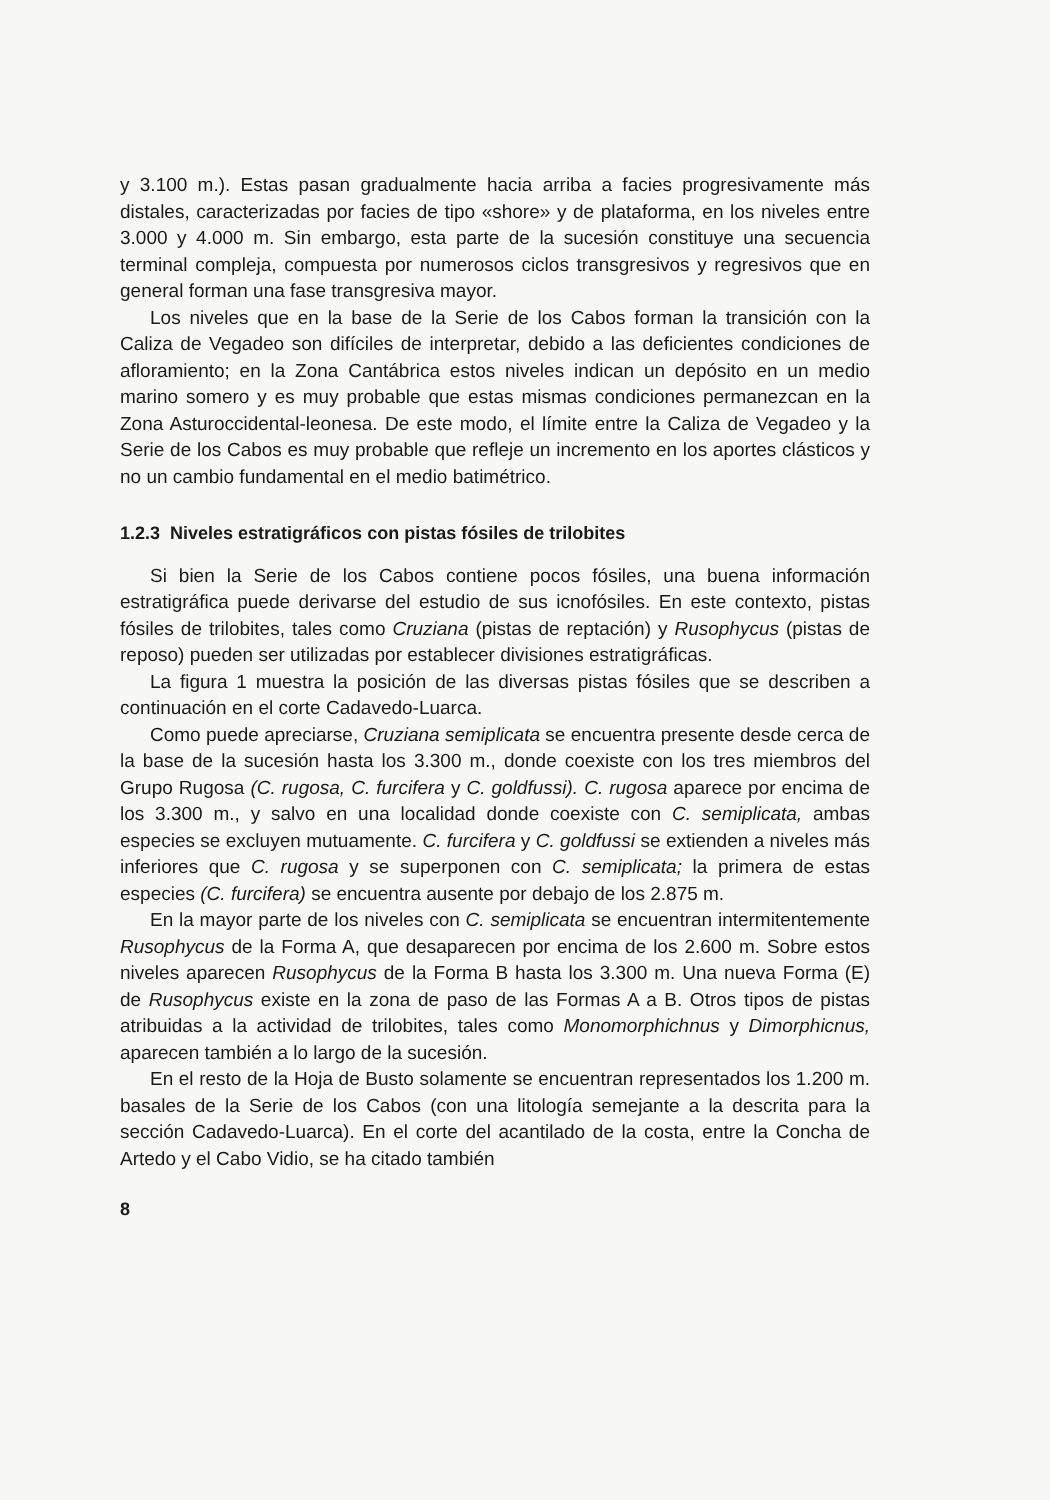y 3.100 m.). Estas pasan gradualmente hacia arriba a facies progresivamente más distales, caracterizadas por facies de tipo «shore» y de plataforma, en los niveles entre 3.000 y 4.000 m. Sin embargo, esta parte de la sucesión constituye una secuencia terminal compleja, compuesta por numerosos ciclos transgresivos y regresivos que en general forman una fase transgresiva mayor.
Los niveles que en la base de la Serie de los Cabos forman la transición con la Caliza de Vegadeo son difíciles de interpretar, debido a las deficientes condiciones de afloramiento; en la Zona Cantábrica estos niveles indican un depósito en un medio marino somero y es muy probable que estas mismas condiciones permanezcan en la Zona Asturoccidental-leonesa. De este modo, el límite entre la Caliza de Vegadeo y la Serie de los Cabos es muy probable que refleje un incremento en los aportes clásticos y no un cambio fundamental en el medio batimétrico.
1.2.3 Niveles estratigráficos con pistas fósiles de trilobites
Si bien la Serie de los Cabos contiene pocos fósiles, una buena información estratigráfica puede derivarse del estudio de sus icnofósiles. En este contexto, pistas fósiles de trilobites, tales como Cruziana (pistas de reptación) y Rusophycus (pistas de reposo) pueden ser utilizadas por establecer divisiones estratigráficas.
La figura 1 muestra la posición de las diversas pistas fósiles que se describen a continuación en el corte Cadavedo-Luarca.
Como puede apreciarse, Cruziana semiplicata se encuentra presente desde cerca de la base de la sucesión hasta los 3.300 m., donde coexiste con los tres miembros del Grupo Rugosa (C. rugosa, C. furcifera y C. goldfussi). C. rugosa aparece por encima de los 3.300 m., y salvo en una localidad donde coexiste con C. semiplicata, ambas especies se excluyen mutuamente. C. furcifera y C. goldfussi se extienden a niveles más inferiores que C. rugosa y se superponen con C. semiplicata; la primera de estas especies (C. furcifera) se encuentra ausente por debajo de los 2.875 m.
En la mayor parte de los niveles con C. semiplicata se encuentran intermitentemente Rusophycus de la Forma A, que desaparecen por encima de los 2.600 m. Sobre estos niveles aparecen Rusophycus de la Forma B hasta los 3.300 m. Una nueva Forma (E) de Rusophycus existe en la zona de paso de las Formas A a B. Otros tipos de pistas atribuidas a la actividad de trilobites, tales como Monomorphichnus y Dimorphicnus, aparecen también a lo largo de la sucesión.
En el resto de la Hoja de Busto solamente se encuentran representados los 1.200 m. basales de la Serie de los Cabos (con una litología semejante a la descrita para la sección Cadavedo-Luarca). En el corte del acantilado de la costa, entre la Concha de Artedo y el Cabo Vidio, se ha citado también
8